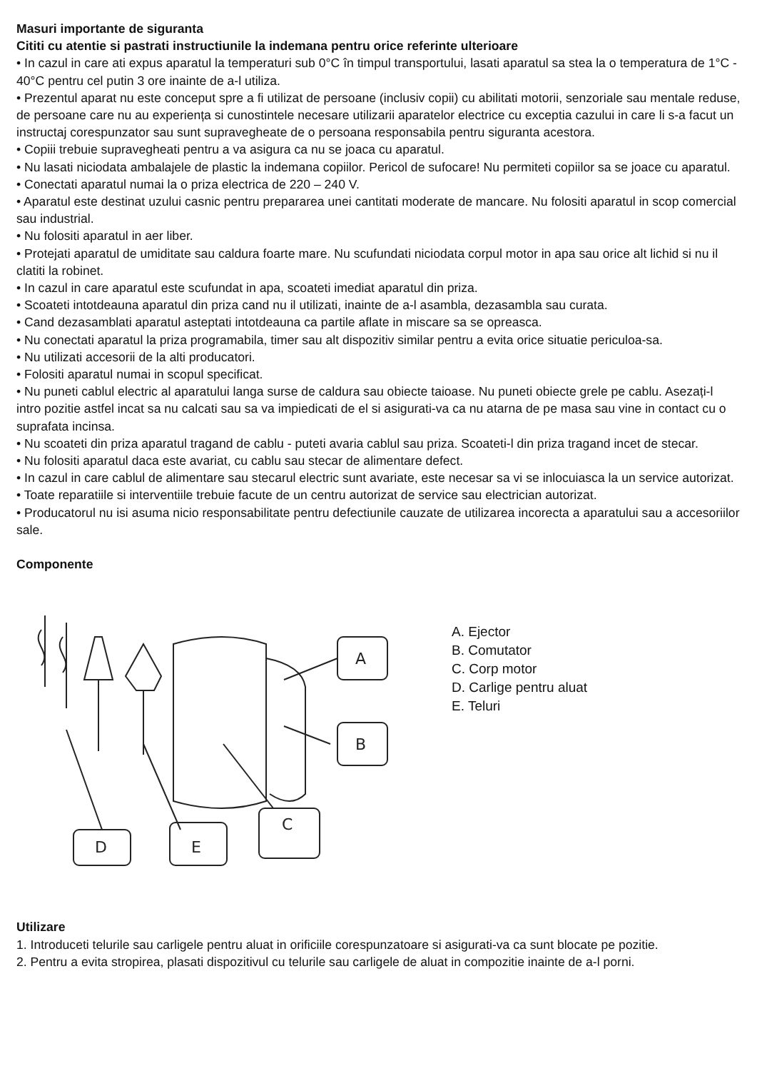Masuri importante de siguranta
Cititi cu atentie si pastrati instructiunile la indemana pentru orice referinte ulterioare
• In cazul in care ati expus aparatul la temperaturi sub 0°C în timpul transportului, lasati aparatul sa stea la o temperatura de 1°C - 40°C pentru cel putin 3 ore inainte de a-l utiliza.
• Prezentul aparat nu este conceput spre a fi utilizat de persoane (inclusiv copii) cu abilitati motorii, senzoriale sau mentale reduse, de persoane care nu au experiența si cunostintele necesare utilizarii aparatelor electrice cu exceptia cazului in care li s-a facut un instructaj corespunzator sau sunt supravegheate de o persoana responsabila pentru siguranta acestora.
• Copiii trebuie supravegheati pentru a va asigura ca nu se joaca cu aparatul.
• Nu lasati niciodata ambalajele de plastic la indemana copiilor. Pericol de sufocare! Nu permiteti copiilor sa se joace cu aparatul.
• Conectati aparatul numai la o priza electrica de 220 – 240 V.
• Aparatul este destinat uzului casnic pentru prepararea unei cantitati moderate de mancare. Nu folositi aparatul in scop comercial sau industrial.
• Nu folositi aparatul in aer liber.
• Protejati aparatul de umiditate sau caldura foarte mare. Nu scufundati niciodata corpul motor in apa sau orice alt lichid si nu il clatiti la robinet.
• In cazul in care aparatul este scufundat in apa, scoateti imediat aparatul din priza.
• Scoateti intotdeauna aparatul din priza cand nu il utilizati, inainte de a-l asambla, dezasambla sau curata.
• Cand dezasamblati aparatul asteptati intotdeauna ca partile aflate in miscare sa se opreasca.
• Nu conectati aparatul la priza programabila, timer sau alt dispozitiv similar pentru a evita orice situatie periculoa-sa.
• Nu utilizati accesorii de la alti producatori.
• Folositi aparatul numai in scopul specificat.
• Nu puneti cablul electric al aparatului langa surse de caldura sau obiecte taioase. Nu puneti obiecte grele pe cablu. Asezați-l intro pozitie astfel incat sa nu calcati sau sa va impiedicati de el si asigurati-va ca nu atarna de pe masa sau vine in contact cu o suprafata incinsa.
• Nu scoateti din priza aparatul tragand de cablu - puteti avaria cablul sau priza. Scoateti-l din priza tragand incet de stecar.
• Nu folositi aparatul daca este avariat, cu cablu sau stecar de alimentare defect.
• In cazul in care cablul de alimentare sau stecarul electric sunt avariate, este necesar sa vi se inlocuiasca la un service autorizat.
• Toate reparatiile si interventiile trebuie facute de un centru autorizat de service sau electrician autorizat.
• Producatorul nu isi asuma nicio responsabilitate pentru defectiunile cauzate de utilizarea incorecta a aparatului sau a accesoriilor sale.
Componente
A
B
C
D
E
A. Ejector
B. Comutator
C. Corp motor
D. Carlige pentru aluat
E. Teluri
Utilizare
1. Introduceti telurile sau carligele pentru aluat in orificiile corespunzatoare si asigurati-va ca sunt blocate pe pozitie.
2. Pentru a evita stropirea, plasati dispozitivul cu telurile sau carligele de aluat in compozitie inainte de a-l porni.